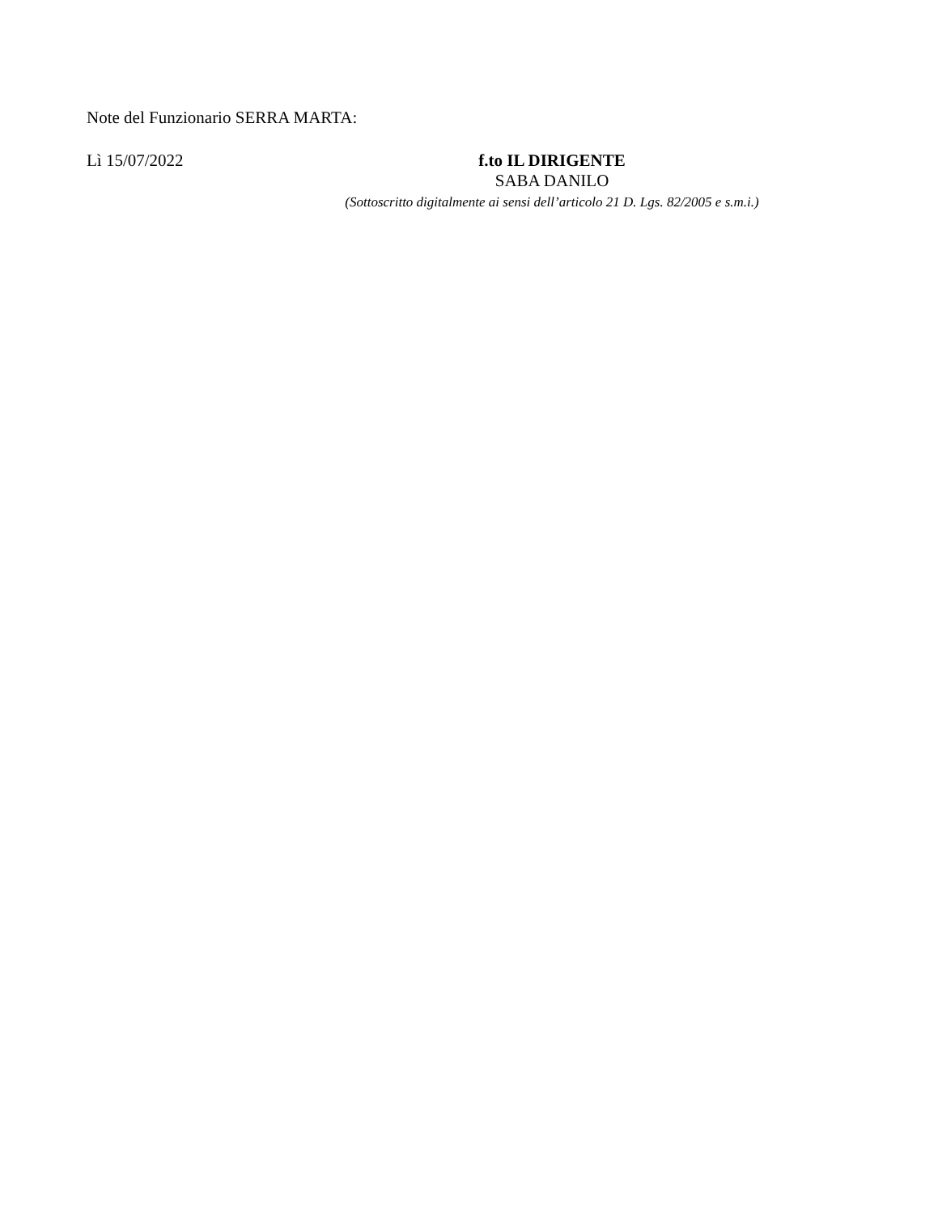Note del Funzionario SERRA MARTA:
Lì 15/07/2022
f.to IL DIRIGENTE
SABA DANILO
(Sottoscritto digitalmente ai sensi dell’articolo 21 D. Lgs. 82/2005 e s.m.i.)